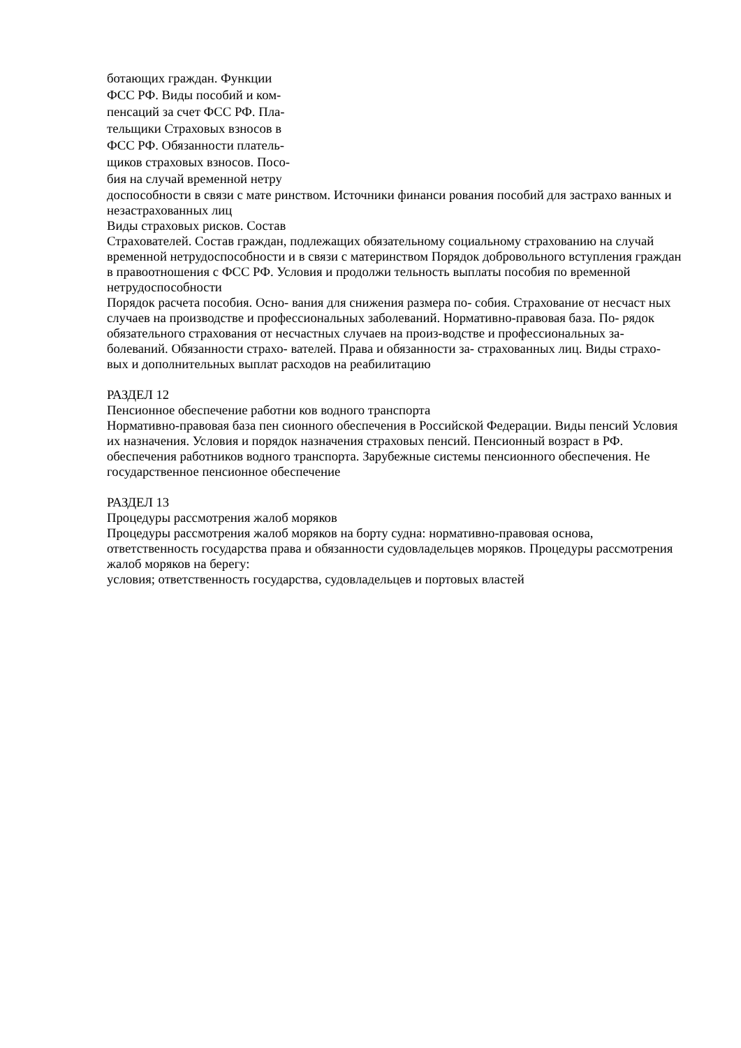ботающих граждан. Функции
ФСС РФ. Виды пособий и ком-
пенсаций за счет ФСС РФ. Пла-
тельщики Страховых взносов в
ФСС РФ. Обязанности платель-
щиков страховых взносов. Посо-
бия на случай временной нетру
доспособности в связи с мате ринством. Источники финанси рования пособий для застрахо ванных и незастрахованных лиц
Виды страховых рисков. Состав
Страхователей. Состав граждан, подлежащих обязательному социальному страхованию на случай временной нетрудоспособности и в связи с материнством Порядок добровольного вступления граждан в правоотношения с ФСС РФ. Условия и продолжи тельность выплаты пособия по временной нетрудоспособности
Порядок расчета пособия. Осно- вания для снижения размера по- собия. Страхование от несчаст ных случаев на производстве и профессиональных заболеваний. Нормативно-правовая база. По- рядок обязательного страхования от несчастных случаев на произ-водстве и профессиональных за- болеваний. Обязанности страхо- вателей. Права и обязанности за- страхованных лиц. Виды страхо- вых и дополнительных выплат расходов на реабилитацию
РАЗДЕЛ 12
Пенсионное обеспечение работни ков водного транспорта
Нормативно-правовая база пен сионного обеспечения в Российской Федерации. Виды пенсий Условия их назначения. Условия и порядок назначения страховых пенсий. Пенсионный возраст в РФ. обеспечения работников водного транспорта. Зарубежные системы пенсионного обеспечения. Не государственное пенсионное обеспечение
РАЗДЕЛ 13
Процедуры рассмотрения жалоб моряков
Процедуры рассмотрения жалоб моряков на борту судна: нормативно-правовая основа, ответственность государства права и обязанности судовладельцев моряков. Процедуры рассмотрения жалоб моряков на берегу:
условия; ответственность государства, судовладельцев и портовых властей